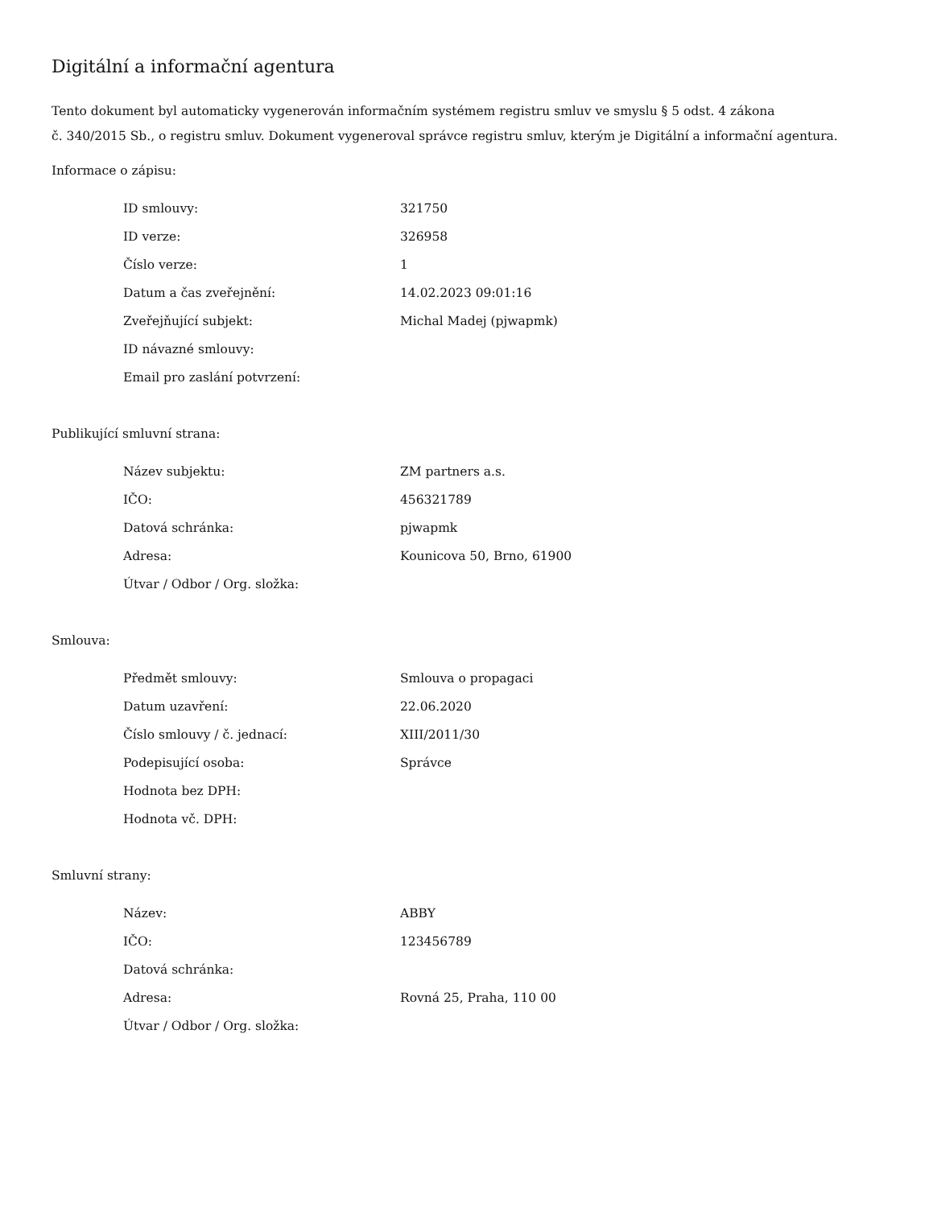Digitální a informační agentura
Tento dokument byl automaticky vygenerován informačním systémem registru smluv ve smyslu § 5 odst. 4 zákona
č. 340/2015 Sb., o registru smluv. Dokument vygeneroval správce registru smluv, kterým je Digitální a informační agentura.
Informace o zápisu:
| ID smlouvy: | 321750 |
| ID verze: | 326958 |
| Číslo verze: | 1 |
| Datum a čas zveřejnění: | 14.02.2023 09:01:16 |
| Zveřejňující subjekt: | Michal Madej (pjwapmk) |
| ID návazné smlouvy: | |
| Email pro zaslání potvrzení: | |
Publikující smluvní strana:
| Název subjektu: | ZM partners a.s. |
| IČO: | 456321789 |
| Datová schránka: | pjwapmk |
| Adresa: | Kounicova 50, Brno, 61900 |
| Útvar / Odbor / Org. složka: | |
Smlouva:
| Předmět smlouvy: | Smlouva o propagaci |
| Datum uzavření: | 22.06.2020 |
| Číslo smlouvy / č. jednací: | XIII/2011/30 |
| Podepisující osoba: | Správce |
| Hodnota bez DPH: | |
| Hodnota vč. DPH: | |
Smluvní strany:
| Název: | ABBY |
| IČO: | 123456789 |
| Datová schránka: | |
| Adresa: | Rovná 25, Praha, 110 00 |
| Útvar / Odbor / Org. složka: | |